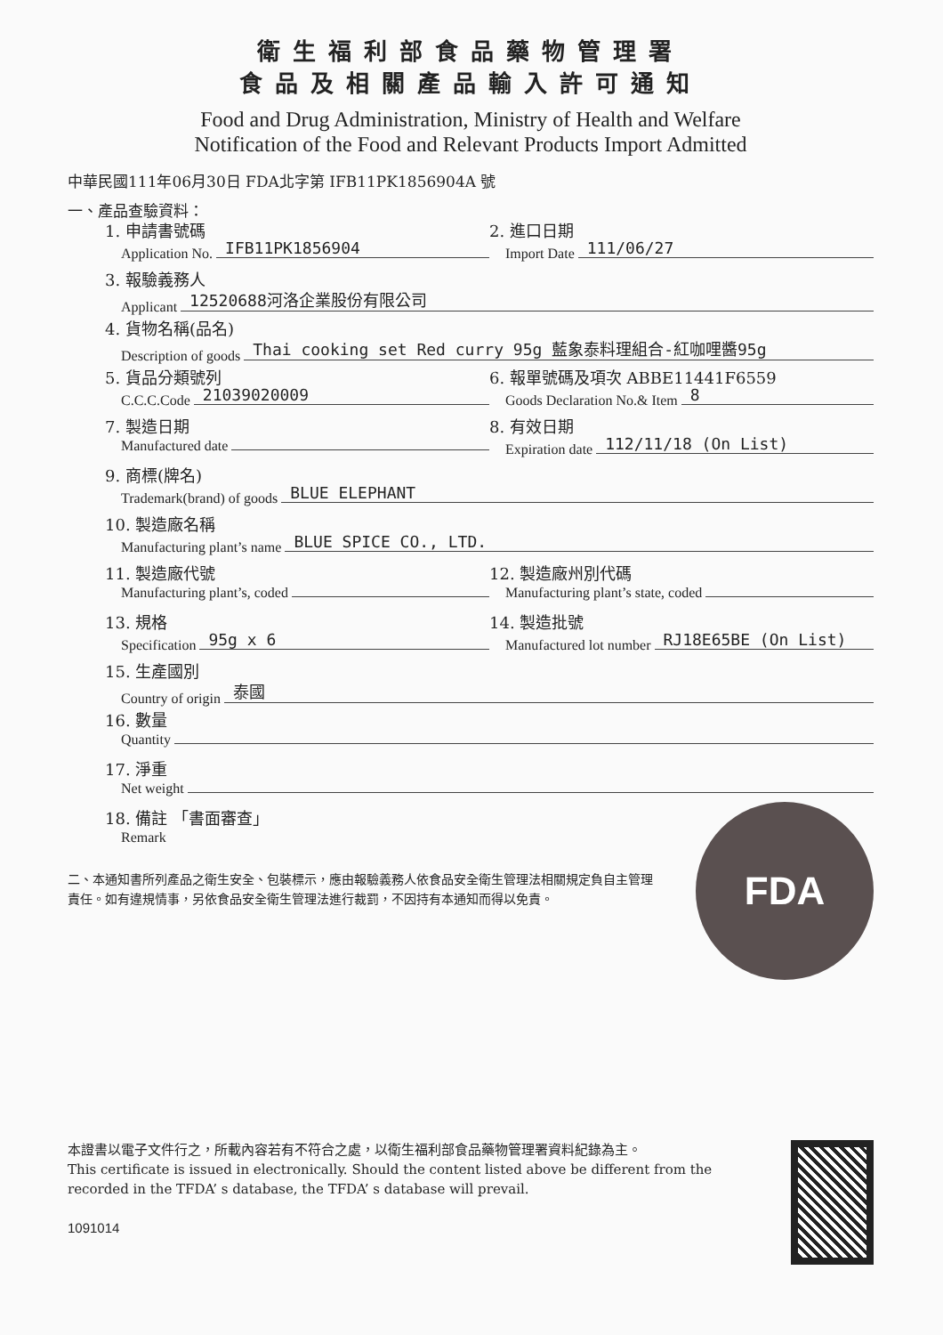衛生福利部食品藥物管理署
食品及相關產品輸入許可通知
Food and Drug Administration, Ministry of Health and Welfare
Notification of the Food and Relevant Products Import Admitted
中華民國111年06月30日 FDA北字第 IFB11PK1856904A 號
一、產品查驗資料：
1. 申請書號碼
Application No. IFB11PK1856904
2. 進口日期
Import Date 111/06/27
3. 報驗義務人
Applicant 12520688河洛企業股份有限公司
4. 貨物名稱(品名)
Description of goods Thai cooking set Red curry 95g 藍象泰料理組合-紅咖哩醬95g
5. 貨品分類號列
C.C.C.Code 21039020009
6. 報單號碼及項次 ABBE11441F6559
Goods Declaration No.& Item 8
7. 製造日期
Manufactured date
8. 有效日期
Expiration date 112/11/18 (On List)
9. 商標(牌名)
Trademark(brand) of goods BLUE ELEPHANT
10. 製造廠名稱
Manufacturing plant’s name BLUE SPICE CO., LTD.
11. 製造廠代號
Manufacturing plant’s, coded
12. 製造廠州別代碼
Manufacturing plant’s state, coded
13. 規格
Specification 95g x 6
14. 製造批號
Manufactured lot number RJ18E65BE (On List)
15. 生產國別
Country of origin 泰國
16. 數量
Quantity
17. 淨重
Net weight
18. 備註 「書面審查」
Remark
二、本通知書所列產品之衛生安全、包裝標示，應由報驗義務人依食品安全衛生管理法相關規定負自主管理責任。如有違規情事，另依食品安全衛生管理法進行裁罰，不因持有本通知而得以免責。
FDA
本證書以電子文件行之，所載內容若有不符合之處，以衛生福利部食品藥物管理署資料紀錄為主。
This certificate is issued in electronically. Should the content listed above be different from the recorded in the TFDA’ s database, the TFDA’ s database will prevail.
1091014